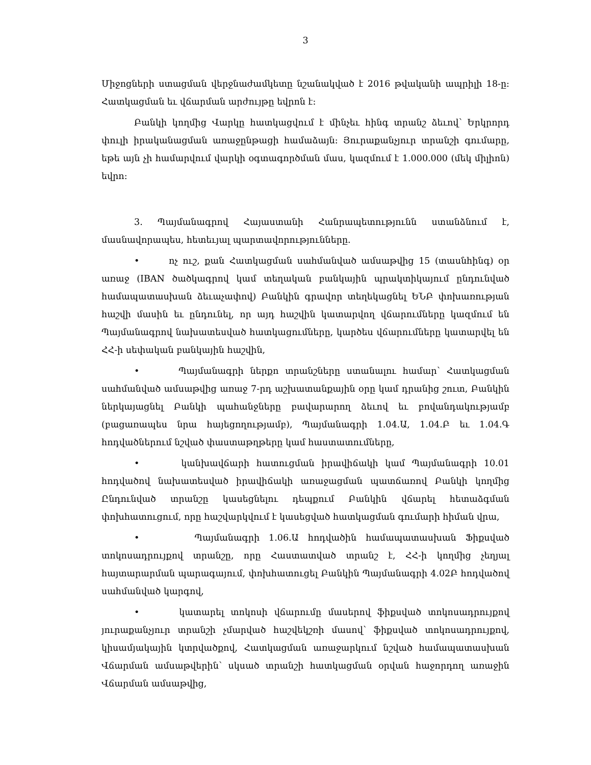3
Միջոցների ստացման վերջնաժամկետը նշանակված է 2016 թվականի ապրիլի 18-ը: Հատկացման եւ վճարման արժույթը եվրոն է:
Բանկի կողմից Վարկը հատկացվում է մինչեւ հինգ տրանշ ձեւով՝ Երկրորդ փուլի իրականացման առաջընթացի համաձայն: Յուրաքանչյուր տրանշի գումարը, եթե այն չի համարվում վարկի օգտագործման մաս, կազմում է 1.000.000 (մեկ միլիոն) եվրո:
3. Պայմանագրով Հայաստանի Հանրապետությունն ստանձնում է, մասնավորապես, հետեւյալ պարտավորությունները.
• ոչ ուշ, քան Հատկացման սահմանված ամսաթվից 15 (տասնհինգ) օր առաջ (IBAN ծածկագրով կամ տեղական բանկային պրակտիկայում ընդունված համապատասխան ձեւաչափով) Բանկին գրավոր տեղեկացնել ԵՆԲ փոխառության հաշվի մասին եւ ընդունել, որ այդ հաշվին կատարվող վճարումները կազմում են Պայմանագրով նախատեսված հատկացումները, կարծես վճարումները կատարվել են ՀՀ-ի սեփական բանկային հաշվին,
• Պայմանագրի ներքո տրանշները ստանալու համար՝ Հատկացման սահմանված ամսաթվից առաջ 7-րդ աշխատանքային օրը կամ դրանից շուտ, Բանկին ներկայացնել Բանկի պահանջները բավարարող ձեւով եւ բովանդակությամբ (բացառապես նրա հայեցողությամբ), Պայմանագրի 1.04.Ա, 1.04.Բ եւ 1.04.Գ հոդվածներում նշված փաստաթղթերը կամ հաստատումները,
• կանխավճարի հատուցման իրավիճակի կամ Պայմանագրի 10.01 հոդվածով նախատեսված իրավիճակի առաջացման պատճառով Բանկի կողմից Ընդունված տրանշը կասեցնելու դեպքում Բանկին վճարել հետաձգման փոխհատուցում, որը հաշվարկվում է կասեցված հատկացման գումարի հիման վրա,
• Պայմանագրի 1.06.Ա հոդվածին համապատասխան Ֆիքսված տոկոսադրույքով տրանշը, որը Հաստատված տրանշ է, ՀՀ-ի կողմից չեղյալ հայտարարման պարագայում, փոխհատուցել Բանկին Պայմանագրի 4.02Բ հոդվածով սահմանված կարգով,
• կատարել տոկոսի վճարումը մասերով ֆիքսված տոկոսադրույքով յուրաքանչյուր տրանշի չմարված հաշվեկշռի մասով՝ ֆիքսված տոկոսադրույքով, կիսամյակային կտրվածքով, Հատկացման առաջարկում նշված համապատասխան Վճարման ամսաթվերին՝ սկսած տրանշի հատկացման օրվան հաջորդող առաջին Վճարման ամսաթվից,